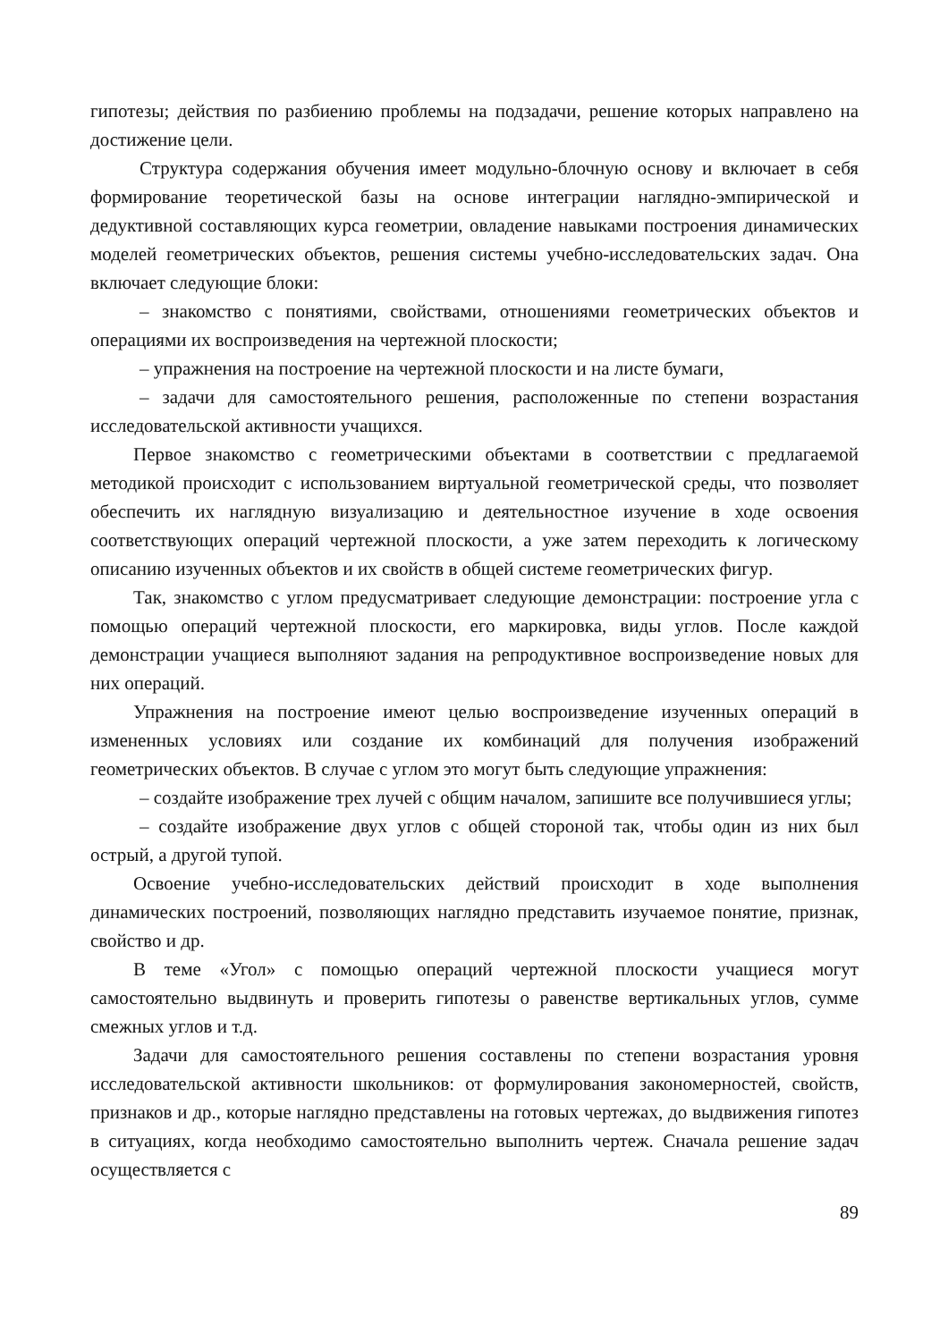гипотезы; действия по разбиению проблемы на подзадачи, решение которых направлено на достижение цели.
Структура содержания обучения имеет модульно-блочную основу и включает в себя формирование теоретической базы на основе интеграции наглядно-эмпирической и дедуктивной составляющих курса геометрии, овладение навыками построения динамических моделей геометрических объектов, решения системы учебно-исследовательских задач. Она включает следующие блоки:
– знакомство с понятиями, свойствами, отношениями геометрических объектов и операциями их воспроизведения на чертежной плоскости;
– упражнения на построение на чертежной плоскости и на листе бумаги,
– задачи для самостоятельного решения, расположенные по степени возрастания исследовательской активности учащихся.
Первое знакомство с геометрическими объектами в соответствии с предлагаемой методикой происходит с использованием виртуальной геометрической среды, что позволяет обеспечить их наглядную визуализацию и деятельностное изучение в ходе освоения соответствующих операций чертежной плоскости, а уже затем переходить к логическому описанию изученных объектов и их свойств в общей системе геометрических фигур.
Так, знакомство с углом предусматривает следующие демонстрации: построение угла с помощью операций чертежной плоскости, его маркировка, виды углов. После каждой демонстрации учащиеся выполняют задания на репродуктивное воспроизведение новых для них операций.
Упражнения на построение имеют целью воспроизведение изученных операций в измененных условиях или создание их комбинаций для получения изображений геометрических объектов. В случае с углом это могут быть следующие упражнения:
– создайте изображение трех лучей с общим началом, запишите все получившиеся углы;
– создайте изображение двух углов с общей стороной так, чтобы один из них был острый, а другой тупой.
Освоение учебно-исследовательских действий происходит в ходе выполнения динамических построений, позволяющих наглядно представить изучаемое понятие, признак, свойство и др.
В теме «Угол» с помощью операций чертежной плоскости учащиеся могут самостоятельно выдвинуть и проверить гипотезы о равенстве вертикальных углов, сумме смежных углов и т.д.
Задачи для самостоятельного решения составлены по степени возрастания уровня исследовательской активности школьников: от формулирования закономерностей, свойств, признаков и др., которые наглядно представлены на готовых чертежах, до выдвижения гипотез в ситуациях, когда необходимо самостоятельно выполнить чертеж. Сначала решение задач осуществляется с
89